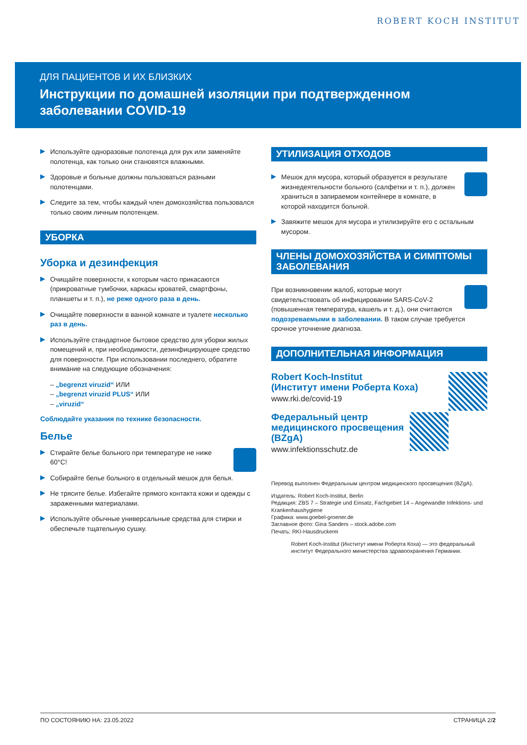ROBERT KOCH INSTITUT
ДЛЯ ПАЦИЕНТОВ И ИХ БЛИЗКИХ
Инструкции по домашней изоляции при подтвержденном заболевании COVID-19
Используйте одноразовые полотенца для рук или заменяйте полотенца, как только они становятся влажными.
Здоровые и больные должны пользоваться разными полотенцами.
Следите за тем, чтобы каждый член домохозяйства пользовался только своим личным полотенцем.
УБОРКА
Уборка и дезинфекция
Очищайте поверхности, к которым часто прикасаются (прикроватные тумбочки, каркасы кроватей, смартфоны, планшеты и т. п.), не реже одного раза в день.
Очищайте поверхности в ванной комнате и туалете несколько раз в день.
Используйте стандартное бытовое средство для уборки жилых помещений и, при необходимости, дезинфицирующее средство для поверхности. При использовании последнего, обратите внимание на следующие обозначения:
– „begrenzt viruzid“ ИЛИ
– „begrenzt viruzid PLUS“ ИЛИ
– „viruzid“
Соблюдайте указания по технике безопасности.
Белье
Стирайте белье больного при температуре не ниже 60°C!
Собирайте белье больного в отдельный мешок для белья.
Не трясите белье. Избегайте прямого контакта кожи и одежды с зараженными материалами.
Используйте обычные универсальные средства для стирки и обеспечьте тщательную сушку.
УТИЛИЗАЦИЯ ОТХОДОВ
Мешок для мусора, который образуется в результате жизнедеятельности больного (салфетки и т. п.), должен храниться в запираемом контейнере в комнате, в которой находится больной.
Завяжите мешок для мусора и утилизируйте его с остальным мусором.
ЧЛЕНЫ ДОМОХОЗЯЙСТВА И СИМПТОМЫ ЗАБОЛЕВАНИЯ
При возникновении жалоб, которые могут свидетельствовать об инфицировании SARS-CoV-2 (повышенная температура, кашель и т. д.), они считаются подозреваемыми в заболевании. В таком случае требуется срочное уточнение диагноза.
ДОПОЛНИТЕЛЬНАЯ ИНФОРМАЦИЯ
Robert Koch-Institut
(Институт имени Роберта Коха)
www.rki.de/covid-19
Федеральный центр медицинского просвещения (BZgA)
www.infektionsschutz.de
Перевод выполнен Федеральным центром медицинского просвещения (BZgA).
Издатель: Robert Koch-Institut, Berlin
Редакция: ZBS 7 – Strategie und Einsatz, Fachgebiet 14 – Angewandte Infektions- und Krankenhaushygiene
Графика: www.goebel-groener.de
Заглавное фото: Gina Sanders – stock.adobe.com
Печать: RKI-Hausdruckerei
Robert Koch-Institut (Институт имени Роберта Коха) — это федеральный институт Федерального министерства здравоохранения Германии.
ПО СОСТОЯНИЮ НА: 23.05.2022 СТРАНИЦА 2/2